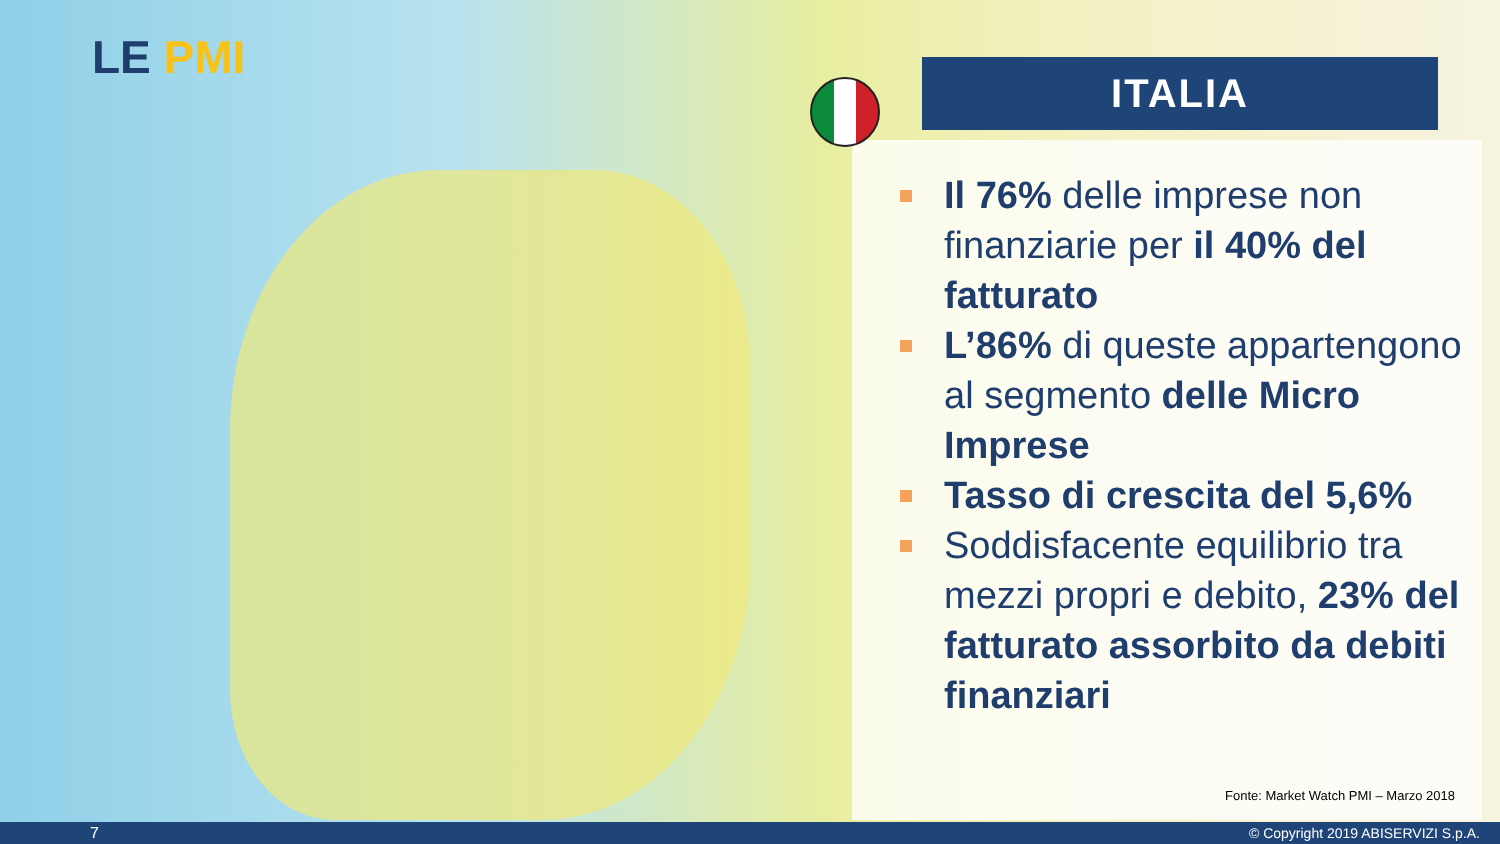LE PMI ITALIA
Il 76% delle imprese non finanziarie per il 40% del fatturato
L’86% di queste appartengono al segmento delle Micro Imprese
Tasso di crescita del 5,6%
Soddisfacente equilibrio tra mezzi propri e debito, 23% del fatturato assorbito da debiti finanziari
Fonte: Market Watch PMI – Marzo 2018
7 © Copyright 2019 ABISERVIZI S.p.A.